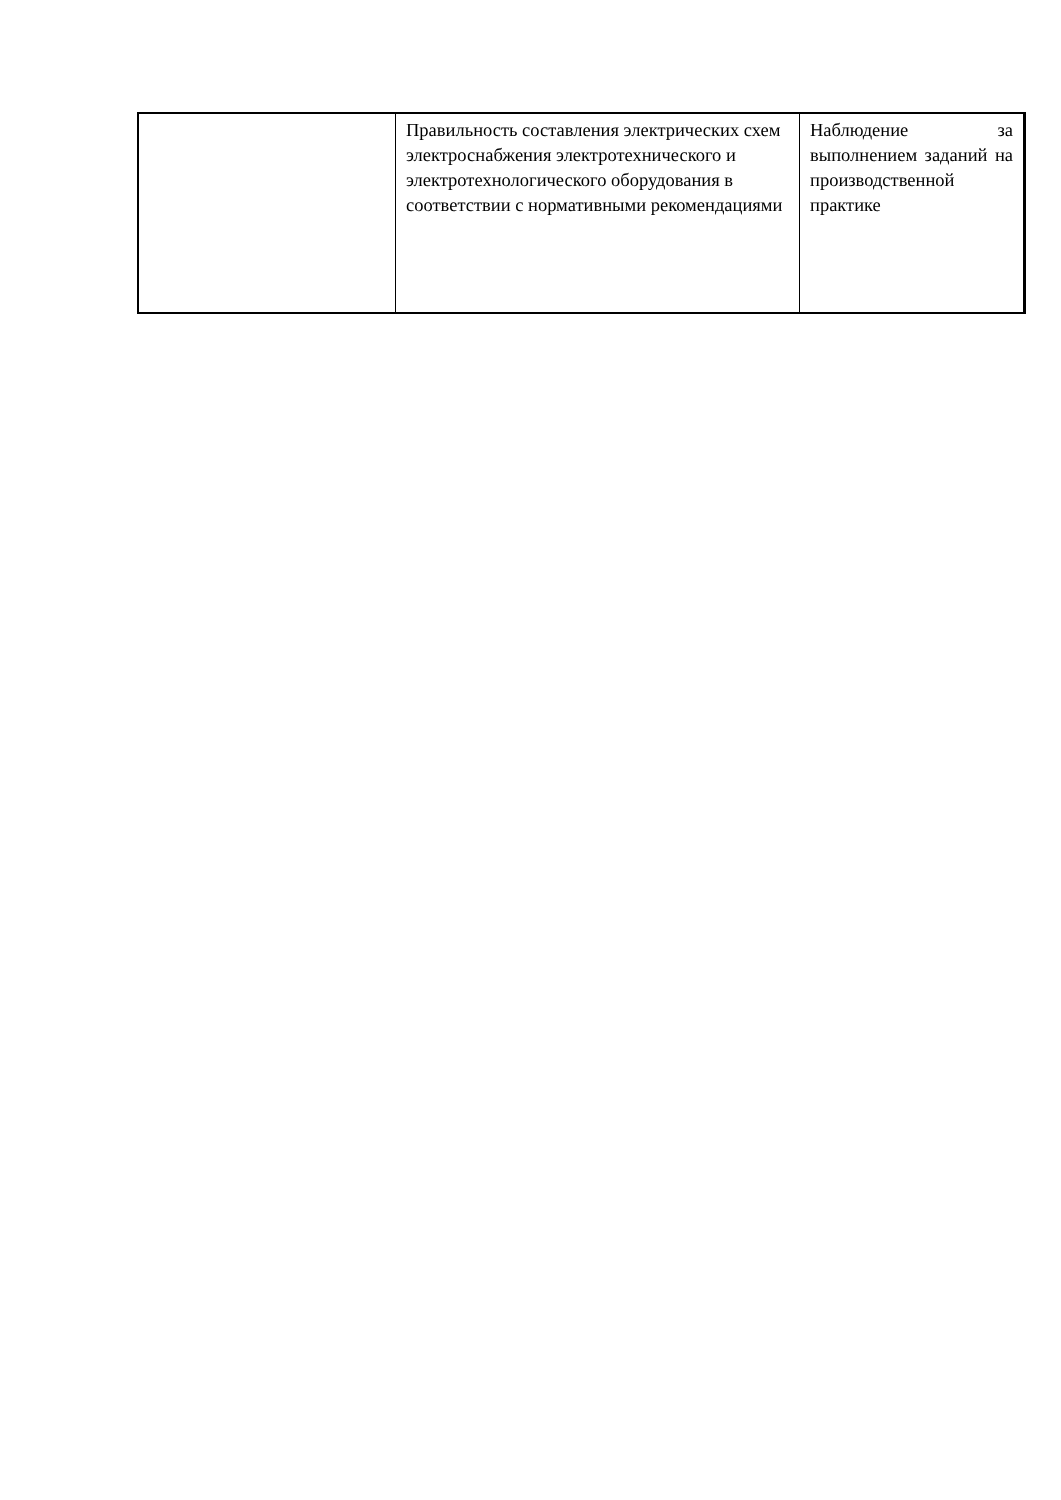| | Правильность составления электрических схем электроснабжения электротехнического и электротехнологического оборудования в соответствии с нормативными рекомендациями | Наблюдение за выполнением заданий на производственной практике |